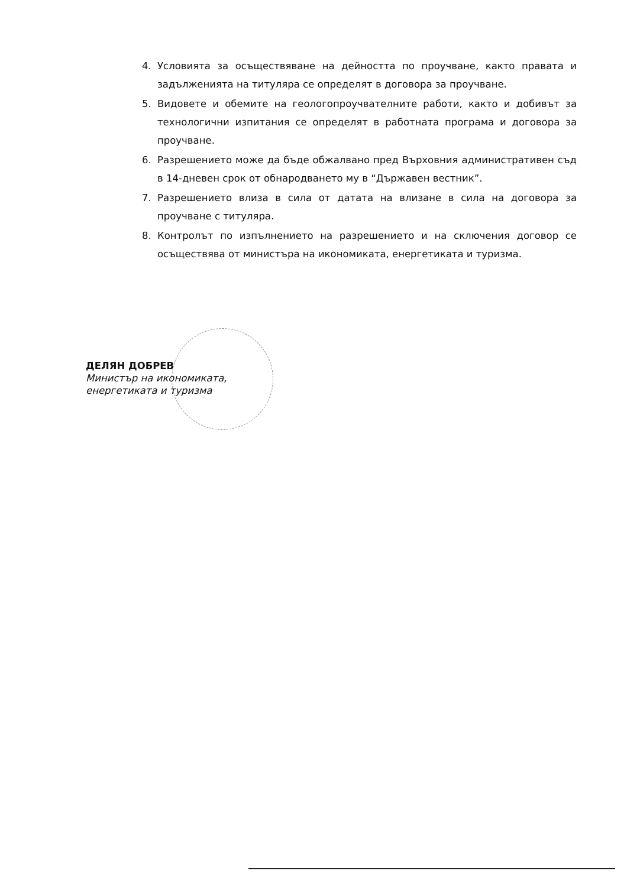4. Условията за осъществяване на дейността по проучване, както правата и задълженията на титуляра се определят в договора за проучване.
5. Видовете и обемите на геологопроучвателните работи, както и добивът за технологични изпитания се определят в работната програма и договора за проучване.
6. Разрешението може да бъде обжалвано пред Върховния административен съд в 14-дневен срок от обнародването му в “Държавен вестник”.
7. Разрешението влиза в сила от датата на влизане в сила на договора за проучване с титуляра.
8. Контролът по изпълнението на разрешението и на сключения договор се осъществява от министъра на икономиката, енергетиката и туризма.
ДЕЛЯН ДОБРЕВ
Министър на икономиката,
енергетиката и туризма